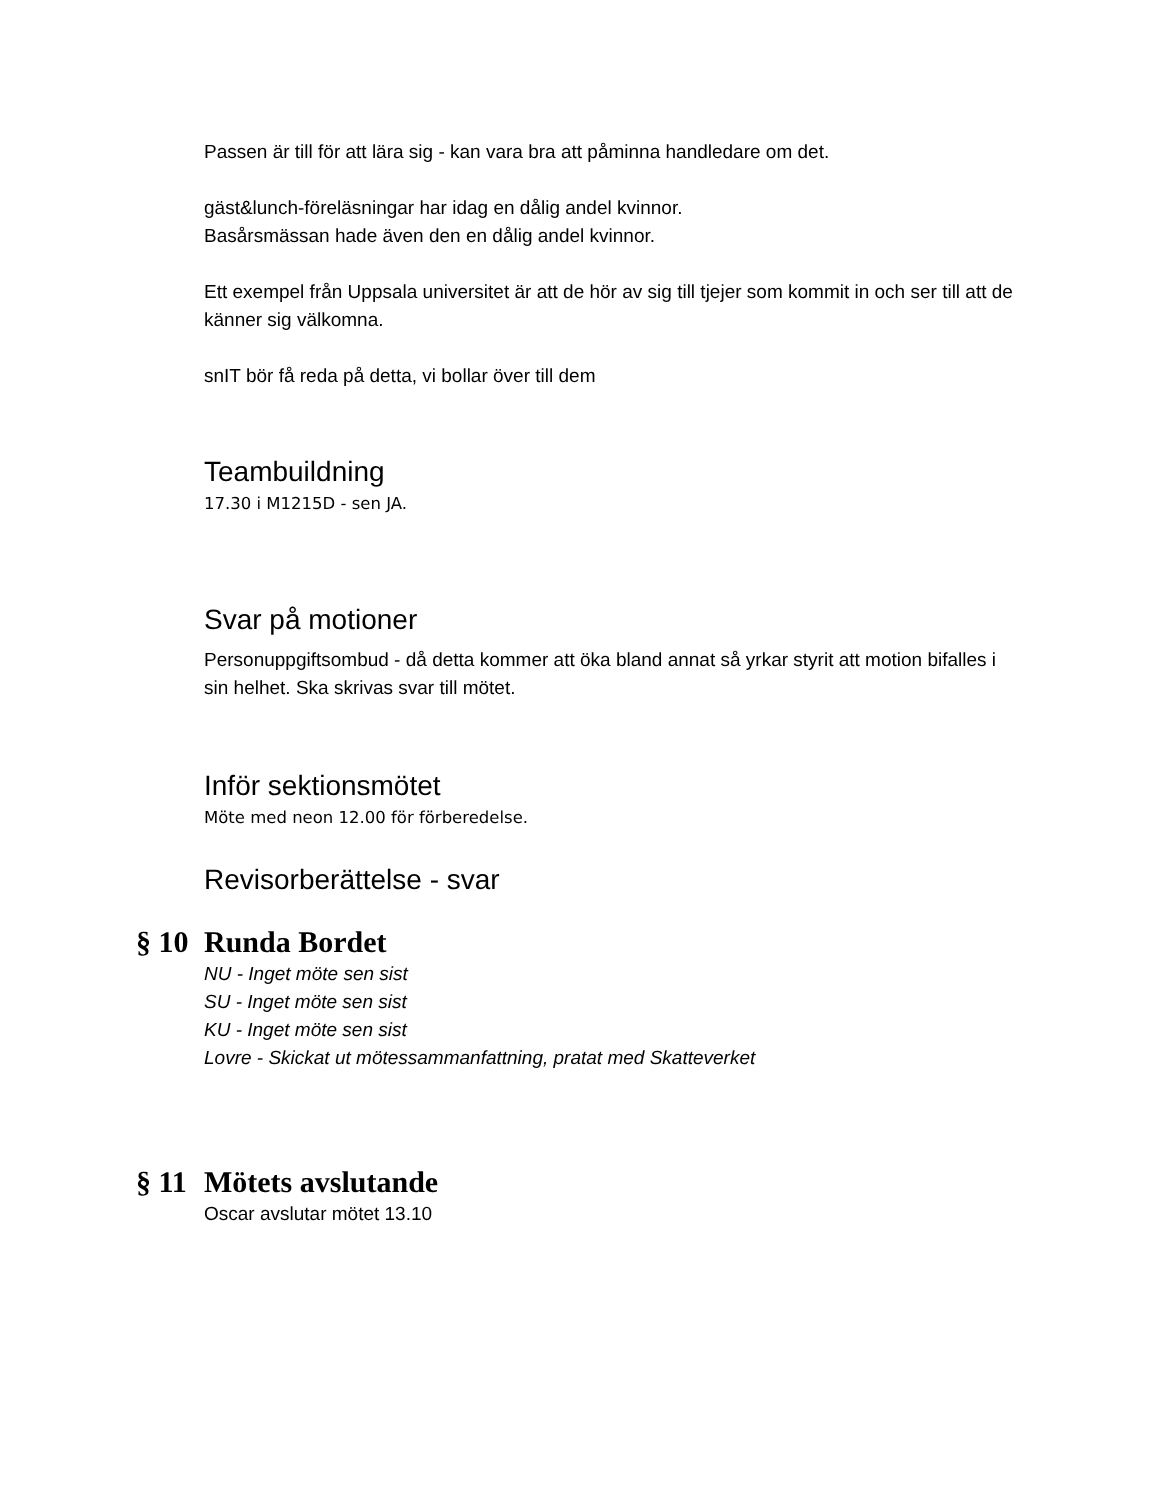Passen är till för att lära sig - kan vara bra att påminna handledare om det.
gäst&lunch-föreläsningar har idag en dålig andel kvinnor.
Basårsmässan hade även den en dålig andel kvinnor.
Ett exempel från Uppsala universitet är att de hör av sig till tjejer som kommit in och ser till att de känner sig välkomna.
snIT bör få reda på detta, vi bollar över till dem
Teambuildning
17.30 i M1215D - sen JA.
Svar på motioner
Personuppgiftsombud - då detta kommer att öka bland annat så yrkar styrit att motion bifalles i sin helhet. Ska skrivas svar till mötet.
Inför sektionsmötet
Möte med neon 12.00 för förberedelse.
Revisorberättelse - svar
§ 10 Runda Bordet
NU - Inget möte sen sist
SU - Inget möte sen sist
KU - Inget möte sen sist
Lovre - Skickat ut mötessammanfattning, pratat med Skatteverket
§ 11 Mötets avslutande
Oscar avslutar mötet 13.10